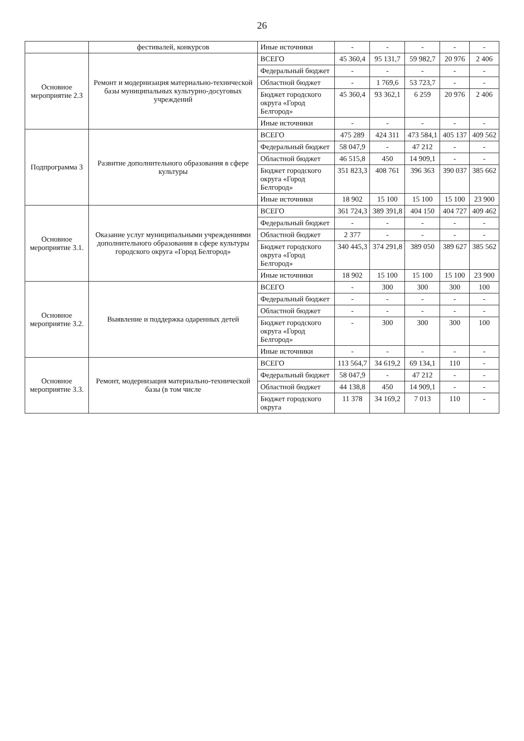26
| | фестивалей, конкурсов | Иные источники | - | - | - | - | - |
| Основное мероприятие 2.3 | Ремонт и модернизация материально-технической базы муниципальных культурно-досуговых учреждений | ВСЕГО | 45 360,4 | 95 131,7 | 59 982,7 | 20 976 | 2 406 |
| | | Федеральный бюджет | - | - | - | - | - |
| | | Областной бюджет | - | 1 769,6 | 53 723,7 | - | - |
| | | Бюджет городского округа «Город Белгород» | 45 360,4 | 93 362,1 | 6 259 | 20 976 | 2 406 |
| | | Иные источники | - | - | - | - | - |
| Подпрограмма 3 | Развитие дополнительного образования в сфере культуры | ВСЕГО | 475 289 | 424 311 | 473 584,1 | 405 137 | 409 562 |
| | | Федеральный бюджет | 58 047,9 | - | 47 212 | - | - |
| | | Областной бюджет | 46 515,8 | 450 | 14 909,1 | - | - |
| | | Бюджет городского округа «Город Белгород» | 351 823,3 | 408 761 | 396 363 | 390 037 | 385 662 |
| | | Иные источники | 18 902 | 15 100 | 15 100 | 15 100 | 23 900 |
| Основное мероприятие 3.1. | Оказание услуг муниципальными учреждениями дополнительного образования в сфере культуры городского округа «Город Белгород» | ВСЕГО | 361 724,3 | 389 391,8 | 404 150 | 404 727 | 409 462 |
| | | Федеральный бюджет | - | - | - | - | - |
| | | Областной бюджет | 2 377 | - | - | - | - |
| | | Бюджет городского округа «Город Белгород» | 340 445,3 | 374 291,8 | 389 050 | 389 627 | 385 562 |
| | | Иные источники | 18 902 | 15 100 | 15 100 | 15 100 | 23 900 |
| Основное мероприятие 3.2. | Выявление и поддержка одаренных детей | ВСЕГО | - | 300 | 300 | 300 | 100 |
| | | Федеральный бюджет | - | - | - | - | - |
| | | Областной бюджет | - | - | - | - | - |
| | | Бюджет городского округа «Город Белгород» | - | 300 | 300 | 300 | 100 |
| | | Иные источники | - | - | - | - | - |
| Основное мероприятие 3.3. | Ремонт, модернизация материально-технической базы (в том числе | ВСЕГО | 113 564,7 | 34 619,2 | 69 134,1 | 110 | - |
| | | Федеральный бюджет | 58 047,9 | - | 47 212 | - | - |
| | | Областной бюджет | 44 138,8 | 450 | 14 909,1 | - | - |
| | | Бюджет городского округа | 11 378 | 34 169,2 | 7 013 | 110 | - |